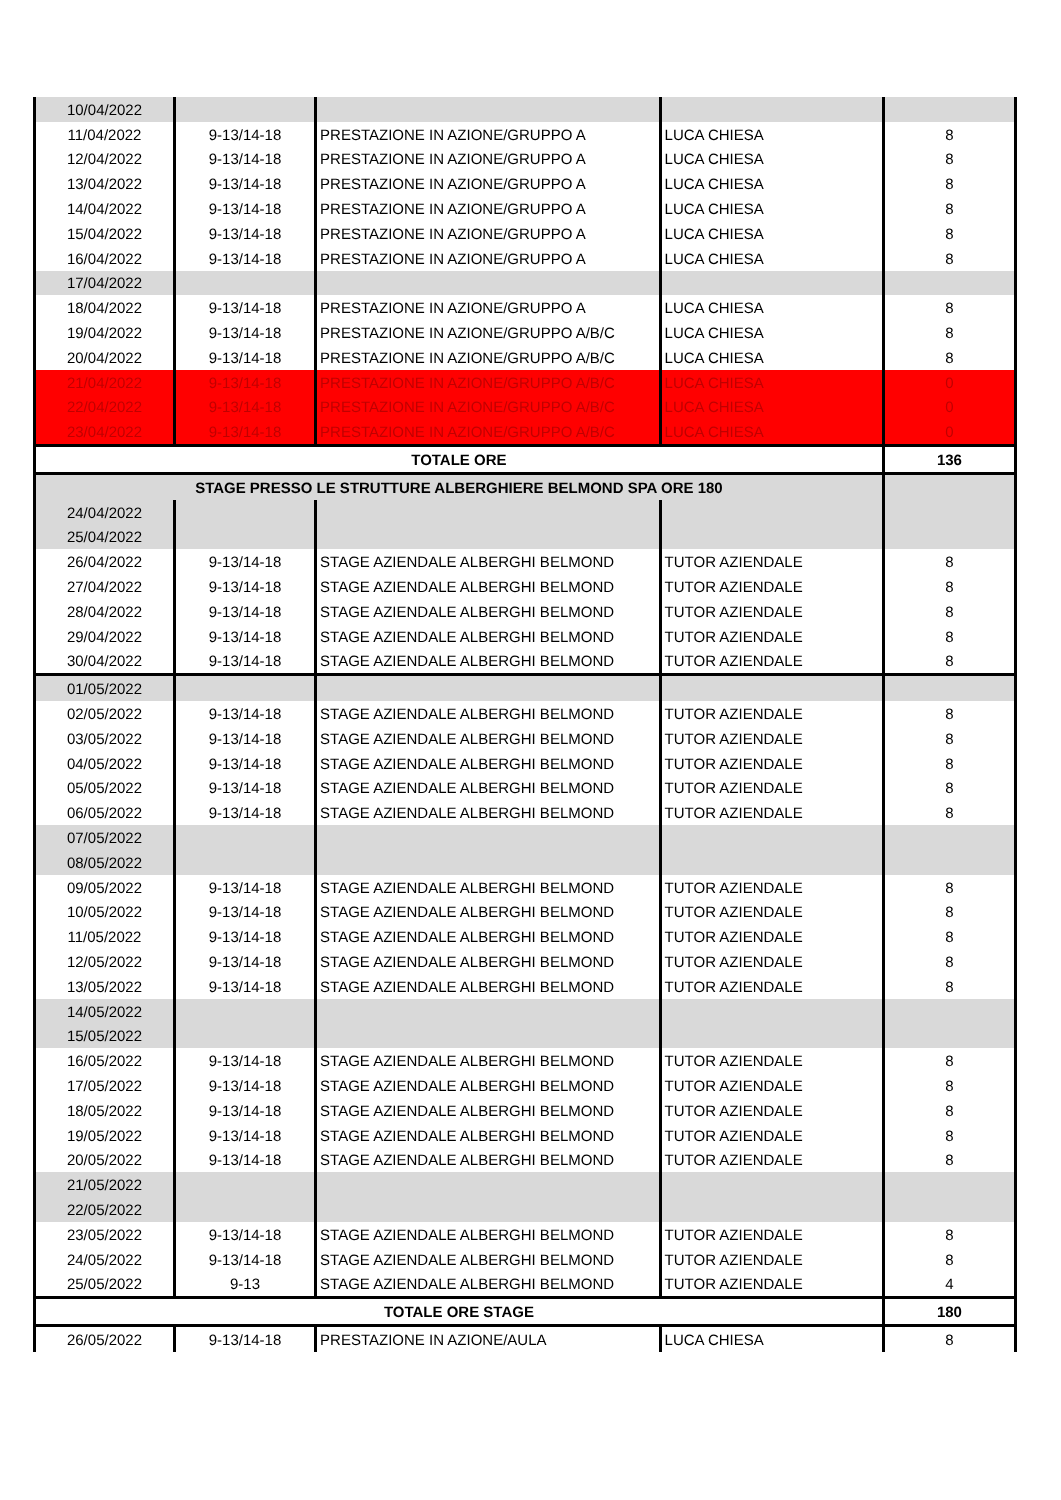| 10/04/2022 | | | | |
| 11/04/2022 | 9-13/14-18 | PRESTAZIONE IN AZIONE/GRUPPO A | LUCA CHIESA | 8 |
| 12/04/2022 | 9-13/14-18 | PRESTAZIONE IN AZIONE/GRUPPO A | LUCA CHIESA | 8 |
| 13/04/2022 | 9-13/14-18 | PRESTAZIONE IN AZIONE/GRUPPO A | LUCA CHIESA | 8 |
| 14/04/2022 | 9-13/14-18 | PRESTAZIONE IN AZIONE/GRUPPO A | LUCA CHIESA | 8 |
| 15/04/2022 | 9-13/14-18 | PRESTAZIONE IN AZIONE/GRUPPO A | LUCA CHIESA | 8 |
| 16/04/2022 | 9-13/14-18 | PRESTAZIONE IN AZIONE/GRUPPO A | LUCA CHIESA | 8 |
| 17/04/2022 | | | | |
| 18/04/2022 | 9-13/14-18 | PRESTAZIONE IN AZIONE/GRUPPO A | LUCA CHIESA | 8 |
| 19/04/2022 | 9-13/14-18 | PRESTAZIONE IN AZIONE/GRUPPO A/B/C | LUCA CHIESA | 8 |
| 20/04/2022 | 9-13/14-18 | PRESTAZIONE IN AZIONE/GRUPPO A/B/C | LUCA CHIESA | 8 |
| 21/04/2022 | 9-13/14-18 | PRESTAZIONE IN AZIONE/GRUPPO A/B/C | LUCA CHIESA | 0 |
| 22/04/2022 | 9-13/14-18 | PRESTAZIONE IN AZIONE/GRUPPO A/B/C | LUCA CHIESA | 0 |
| 23/04/2022 | 9-13/14-18 | PRESTAZIONE IN AZIONE/GRUPPO A/B/C | LUCA CHIESA | 0 |
| TOTALE ORE | | | | 136 |
| STAGE PRESSO LE STRUTTURE ALBERGHIERE BELMOND SPA ORE 180 | | | | |
| 24/04/2022 | | | | |
| 25/04/2022 | | | | |
| 26/04/2022 | 9-13/14-18 | STAGE AZIENDALE ALBERGHI BELMOND | TUTOR AZIENDALE | 8 |
| 27/04/2022 | 9-13/14-18 | STAGE AZIENDALE ALBERGHI BELMOND | TUTOR AZIENDALE | 8 |
| 28/04/2022 | 9-13/14-18 | STAGE AZIENDALE ALBERGHI BELMOND | TUTOR AZIENDALE | 8 |
| 29/04/2022 | 9-13/14-18 | STAGE AZIENDALE ALBERGHI BELMOND | TUTOR AZIENDALE | 8 |
| 30/04/2022 | 9-13/14-18 | STAGE AZIENDALE ALBERGHI BELMOND | TUTOR AZIENDALE | 8 |
| 01/05/2022 | | | | |
| 02/05/2022 | 9-13/14-18 | STAGE AZIENDALE ALBERGHI BELMOND | TUTOR AZIENDALE | 8 |
| 03/05/2022 | 9-13/14-18 | STAGE AZIENDALE ALBERGHI BELMOND | TUTOR AZIENDALE | 8 |
| 04/05/2022 | 9-13/14-18 | STAGE AZIENDALE ALBERGHI BELMOND | TUTOR AZIENDALE | 8 |
| 05/05/2022 | 9-13/14-18 | STAGE AZIENDALE ALBERGHI BELMOND | TUTOR AZIENDALE | 8 |
| 06/05/2022 | 9-13/14-18 | STAGE AZIENDALE ALBERGHI BELMOND | TUTOR AZIENDALE | 8 |
| 07/05/2022 | | | | |
| 08/05/2022 | | | | |
| 09/05/2022 | 9-13/14-18 | STAGE AZIENDALE ALBERGHI BELMOND | TUTOR AZIENDALE | 8 |
| 10/05/2022 | 9-13/14-18 | STAGE AZIENDALE ALBERGHI BELMOND | TUTOR AZIENDALE | 8 |
| 11/05/2022 | 9-13/14-18 | STAGE AZIENDALE ALBERGHI BELMOND | TUTOR AZIENDALE | 8 |
| 12/05/2022 | 9-13/14-18 | STAGE AZIENDALE ALBERGHI BELMOND | TUTOR AZIENDALE | 8 |
| 13/05/2022 | 9-13/14-18 | STAGE AZIENDALE ALBERGHI BELMOND | TUTOR AZIENDALE | 8 |
| 14/05/2022 | | | | |
| 15/05/2022 | | | | |
| 16/05/2022 | 9-13/14-18 | STAGE AZIENDALE ALBERGHI BELMOND | TUTOR AZIENDALE | 8 |
| 17/05/2022 | 9-13/14-18 | STAGE AZIENDALE ALBERGHI BELMOND | TUTOR AZIENDALE | 8 |
| 18/05/2022 | 9-13/14-18 | STAGE AZIENDALE ALBERGHI BELMOND | TUTOR AZIENDALE | 8 |
| 19/05/2022 | 9-13/14-18 | STAGE AZIENDALE ALBERGHI BELMOND | TUTOR AZIENDALE | 8 |
| 20/05/2022 | 9-13/14-18 | STAGE AZIENDALE ALBERGHI BELMOND | TUTOR AZIENDALE | 8 |
| 21/05/2022 | | | | |
| 22/05/2022 | | | | |
| 23/05/2022 | 9-13/14-18 | STAGE AZIENDALE ALBERGHI BELMOND | TUTOR AZIENDALE | 8 |
| 24/05/2022 | 9-13/14-18 | STAGE AZIENDALE ALBERGHI BELMOND | TUTOR AZIENDALE | 8 |
| 25/05/2022 | 9-13 | STAGE AZIENDALE ALBERGHI BELMOND | TUTOR AZIENDALE | 4 |
| TOTALE ORE STAGE | | | | 180 |
| 26/05/2022 | 9-13/14-18 | PRESTAZIONE IN AZIONE/AULA | LUCA CHIESA | 8 |